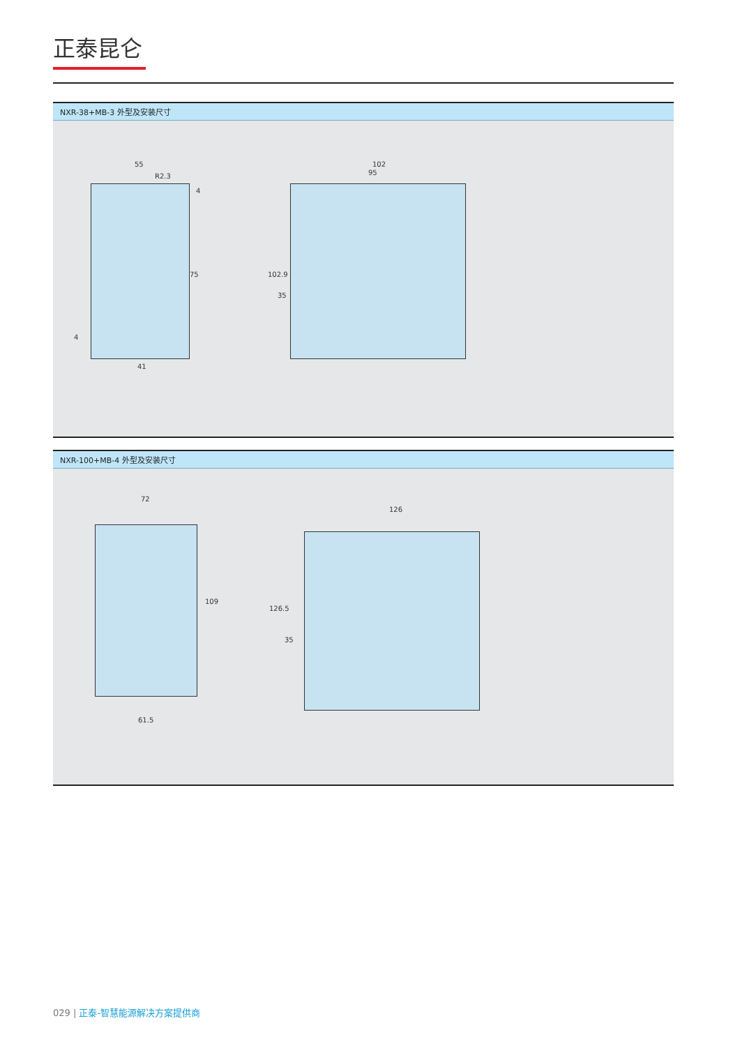正泰昆仑
NXR-38+MB-3 外型及安装尺寸
55
R2.3
4
75
4
41
102
95
102.9
35
NXR-100+MB-4 外型及安装尺寸
72
109
61.5
126
126.5
35
029 | 正泰-智慧能源解决方案提供商